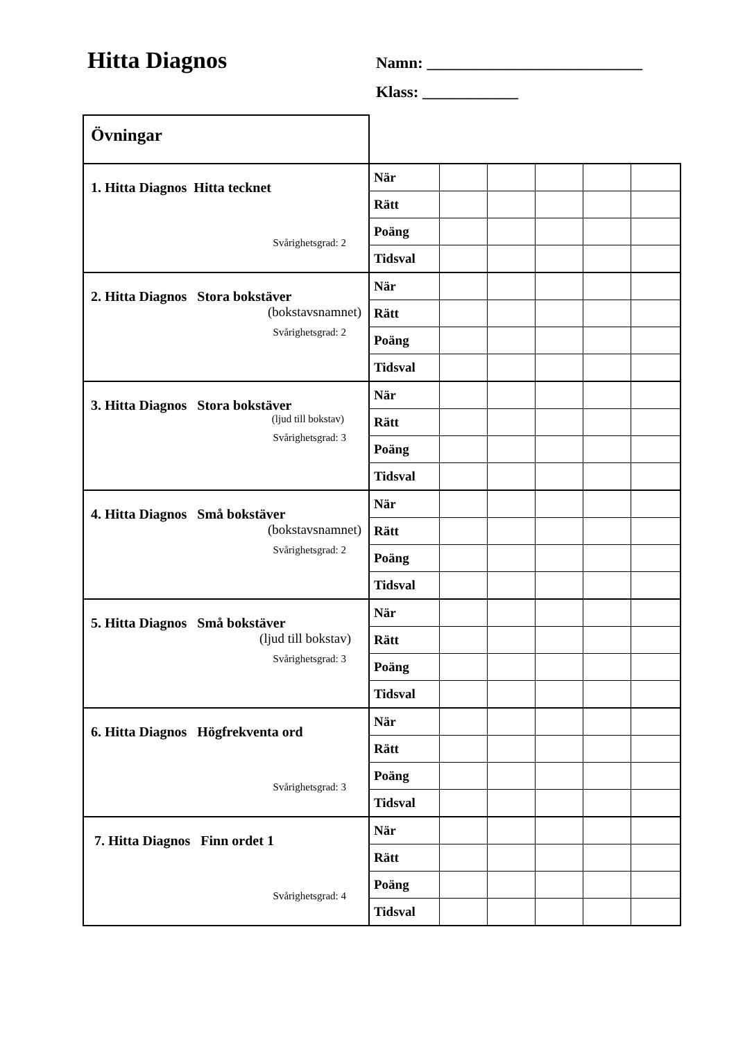Hitta Diagnos
Namn: ___________________________
Klass: ____________
| Övningar | | | | | | |
| 1. Hitta Diagnos Hitta tecknet Svårighetsgrad: 2 | När | | | | | |
| | Rätt | | | | | |
| | Poäng | | | | | |
| | Tidsval | | | | | |
| 2. Hitta Diagnos Stora bokstäver (bokstavsnamnet) Svårighetsgrad: 2 | När | | | | | |
| | Rätt | | | | | |
| | Poäng | | | | | |
| | Tidsval | | | | | |
| 3. Hitta Diagnos Stora bokstäver (ljud till bokstav) Svårighetsgrad: 3 | När | | | | | |
| | Rätt | | | | | |
| | Poäng | | | | | |
| | Tidsval | | | | | |
| 4. Hitta Diagnos Små bokstäver (bokstavsnamnet) Svårighetsgrad: 2 | När | | | | | |
| | Rätt | | | | | |
| | Poäng | | | | | |
| | Tidsval | | | | | |
| 5. Hitta Diagnos Små bokstäver (ljud till bokstav) Svårighetsgrad: 3 | När | | | | | |
| | Rätt | | | | | |
| | Poäng | | | | | |
| | Tidsval | | | | | |
| 6. Hitta Diagnos Högfrekventa ord Svårighetsgrad: 3 | När | | | | | |
| | Rätt | | | | | |
| | Poäng | | | | | |
| | Tidsval | | | | | |
| 7. Hitta Diagnos Finn ordet 1 Svårighetsgrad: 4 | När | | | | | |
| | Rätt | | | | | |
| | Poäng | | | | | |
| | Tidsval | | | | | |